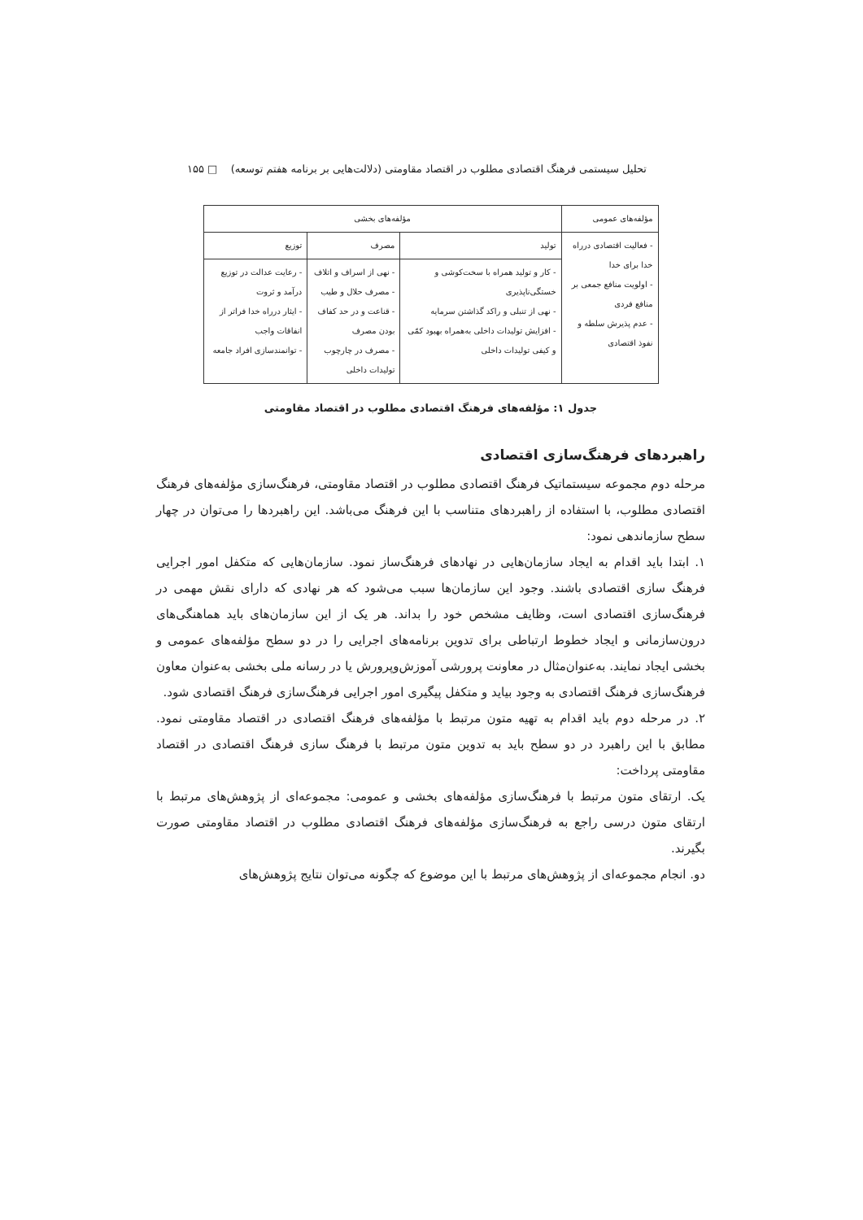تحلیل سیستمی فرهنگ اقتصادی مطلوب در اقتصاد مقاومتی (دلالت‌هایی بر برنامه هفتم توسعه) □ ۱۵۵
| مؤلفه‌های عمومی | مؤلفه‌های بخشی | | |
| --- | --- | --- | --- |
| - فعالیت اقتصادی درراه خدا برای خدا - اولویت منافع جمعی بر منافع فردی - عدم پذیرش سلطه و نفوذ اقتصادی | تولید | مصرف | توزیع |
| | - کار و تولید همراه با سخت‌کوشی و خستگی‌ناپذیری - نهی از تنبلی و راکد گذاشتن سرمایه - افزایش تولیدات داخلی به‌همراه بهبود کمّی و کیفی تولیدات داخلی | - نهی از اسراف و اتلاف - مصرف حلال و طیب - قناعت و در حد کفاف بودن مصرف - مصرف در چارچوب تولیدات داخلی | - رعایت عدالت در توزیع درآمد و ثروت - ایثار درراه خدا فراتر از انفاقات واجب - توانمندسازی افراد جامعه |
جدول ۱: مؤلفه‌های فرهنگ اقتصادی مطلوب در اقتصاد مقاومتی
راهبردهای فرهنگ‌سازی اقتصادی
مرحله دوم مجموعه سیستماتیک فرهنگ اقتصادی مطلوب در اقتصاد مقاومتی، فرهنگ‌سازی مؤلفه‌های فرهنگ اقتصادی مطلوب، با استفاده از راهبردهای متناسب با این فرهنگ می‌باشد. این راهبردها را می‌توان در چهار سطح سازماندهی نمود:
۱. ابتدا باید اقدام به ایجاد سازمان‌هایی در نهادهای فرهنگ‌ساز نمود. سازمان‌هایی که متکفل امور اجرایی فرهنگ سازی اقتصادی باشند. وجود این سازمان‌ها سبب می‌شود که هر نهادی که دارای نقش مهمی در فرهنگ‌سازی اقتصادی است، وظایف مشخص خود را بداند. هر یک از این سازمان‌های باید هماهنگی‌های درون‌سازمانی و ایجاد خطوط ارتباطی برای تدوین برنامه‌های اجرایی را در دو سطح مؤلفه‌های عمومی و بخشی ایجاد نمایند. به‌عنوان‌مثال در معاونت پرورشی آموزش‌وپرورش یا در رسانه ملی بخشی به‌عنوان معاون فرهنگ‌سازی فرهنگ اقتصادی به وجود بیاید و متکفل پیگیری امور اجرایی فرهنگ‌سازی فرهنگ اقتصادی شود.
۲. در مرحله دوم باید اقدام به تهیه متون مرتبط با مؤلفه‌های فرهنگ اقتصادی در اقتصاد مقاومتی نمود. مطابق با این راهبرد در دو سطح باید به تدوین متون مرتبط با فرهنگ سازی فرهنگ اقتصادی در اقتصاد مقاومتی پرداخت:
یک. ارتقای متون مرتبط با فرهنگ‌سازی مؤلفه‌های بخشی و عمومی: مجموعه‌ای از پژوهش‌های مرتبط با ارتقای متون درسی راجع به فرهنگ‌سازی مؤلفه‌های فرهنگ اقتصادی مطلوب در اقتصاد مقاومتی صورت بگیرند.
دو. انجام مجموعه‌ای از پژوهش‌های مرتبط با این موضوع که چگونه می‌توان نتایج پژوهش‌های